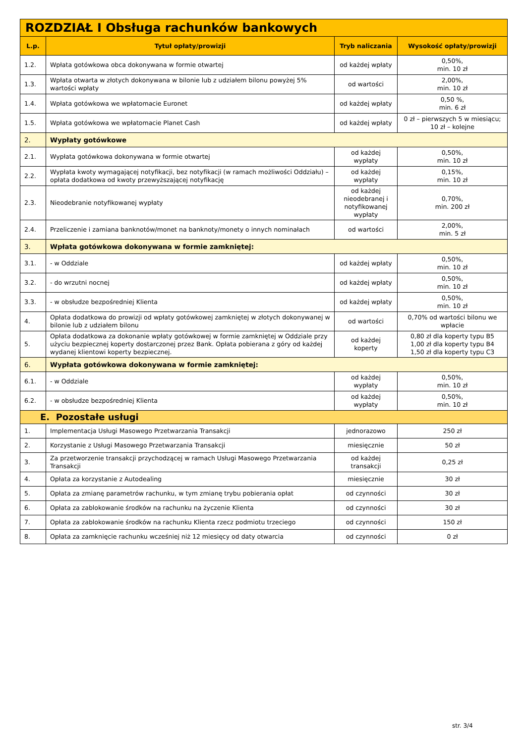| ROZDZIAŁ I Obsługa rachunków bankowych | | | |
| L.p. | Tytuł opłaty/prowizji | Tryb naliczania | Wysokość opłaty/prowizji |
| 1.2. | Wpłata gotówkowa obca dokonywana w formie otwartej | od każdej wpłaty | 0,50%, min. 10 zł |
| 1.3. | Wpłata otwarta w złotych dokonywana w bilonie lub z udziałem bilonu powyżej 5% wartości wpłaty | od wartości | 2,00%, min. 10 zł |
| 1.4. | Wpłata gotówkowa we wpłatomacie Euronet | od każdej wpłaty | 0,50 %, min. 6 zł |
| 1.5. | Wpłata gotówkowa we wpłatomacie Planet Cash | od każdej wpłaty | 0 zł – pierwszych 5 w miesiącu; 10 zł – kolejne |
| 2. | Wypłaty gotówkowe | | |
| 2.1. | Wypłata gotówkowa dokonywana w formie otwartej | od każdej wypłaty | 0,50%, min. 10 zł |
| 2.2. | Wypłata kwoty wymagającej notyfikacji, bez notyfikacji (w ramach możliwości Oddziału) – opłata dodatkowa od kwoty przewyższającej notyfikację | od każdej wypłaty | 0,15%, min. 10 zł |
| 2.3. | Nieodebranie notyfikowanej wypłaty | od każdej nieodebranej i notyfikowanej wypłaty | 0,70%, min. 200 zł |
| 2.4. | Przeliczenie i zamiana banknotów/monet na banknoty/monety o innych nominałach | od wartości | 2,00%, min. 5 zł |
| 3. | Wpłata gotówkowa dokonywana w formie zamkniętej: | | |
| 3.1. | - w Oddziale | od każdej wpłaty | 0,50%, min. 10 zł |
| 3.2. | - do wrzutni nocnej | od każdej wpłaty | 0,50%, min. 10 zł |
| 3.3. | - w obsłudze bezpośredniej Klienta | od każdej wpłaty | 0,50%, min. 10 zł |
| 4. | Opłata dodatkowa do prowizji od wpłaty gotówkowej zamkniętej w złotych dokonywanej w bilonie lub z udziałem bilonu | od wartości | 0,70% od wartości bilonu we wpłacie |
| 5. | Opłata dodatkowa za dokonanie wpłaty gotówkowej w formie zamkniętej w Oddziale przy użyciu bezpiecznej koperty dostarczonej przez Bank. Opłata pobierana z góry od każdej wydanej klientowi koperty bezpiecznej. | od każdej koperty | 0,80 zł dla koperty typu B5 1,00 zł dla koperty typu B4 1,50 zł dla koperty typu C3 |
| 6. | Wypłata gotówkowa dokonywana w formie zamkniętej: | | |
| 6.1. | - w Oddziale | od każdej wypłaty | 0,50%, min. 10 zł |
| 6.2. | - w obsłudze bezpośredniej Klienta | od każdej wypłaty | 0,50%, min. 10 zł |
| E. Pozostałe usługi | | | |
| 1. | Implementacja Usługi Masowego Przetwarzania Transakcji | jednorazowo | 250 zł |
| 2. | Korzystanie z Usługi Masowego Przetwarzania Transakcji | miesięcznie | 50 zł |
| 3. | Za przetworzenie transakcji przychodzącej w ramach Usługi Masowego Przetwarzania Transakcji | od każdej transakcji | 0,25 zł |
| 4. | Opłata za korzystanie z Autodealing | miesięcznie | 30 zł |
| 5. | Opłata za zmianę parametrów rachunku, w tym zmianę trybu pobierania opłat | od czynności | 30 zł |
| 6. | Opłata za zablokowanie środków na rachunku na życzenie Klienta | od czynności | 30 zł |
| 7. | Opłata za zablokowanie środków na rachunku Klienta rzecz podmiotu trzeciego | od czynności | 150 zł |
| 8. | Opłata za zamknięcie rachunku wcześniej niż 12 miesięcy od daty otwarcia | od czynności | 0 zł |
str. 3/4